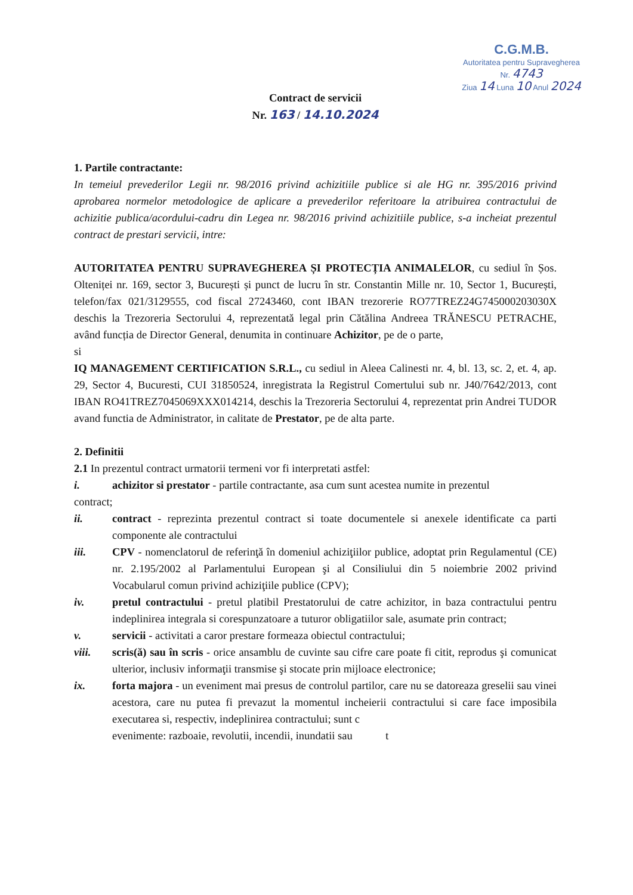C.G.M.B.
Autoritatea pentru Supravegherea
Nr. 4743
Ziua 14 Luna 10 Anul 2024
Contract de servicii
Nr. 163 / 14.10.2024
1. Partile contractante:
In temeiul prevederilor Legii nr. 98/2016 privind achizitiile publice si ale HG nr. 395/2016 privind aprobarea normelor metodologice de aplicare a prevederilor referitoare la atribuirea contractului de achizitie publica/acordului-cadru din Legea nr. 98/2016 privind achizitiile publice, s-a incheiat prezentul contract de prestari servicii, intre:
AUTORITATEA PENTRU SUPRAVEGHEREA ȘI PROTECȚIA ANIMALELOR, cu sediul în Șos. Olteniței nr. 169, sector 3, București și punct de lucru în str. Constantin Mille nr. 10, Sector 1, București, telefon/fax 021/3129555, cod fiscal 27243460, cont IBAN trezorerie RO77TREZ24G745000203030X deschis la Trezoreria Sectorului 4, reprezentată legal prin Cătălina Andreea TRĂNESCU PETRACHE, având funcția de Director General, denumita in continuare Achizitor, pe de o parte,
si
IQ MANAGEMENT CERTIFICATION S.R.L., cu sediul in Aleea Calinesti nr. 4, bl. 13, sc. 2, et. 4, ap. 29, Sector 4, Bucuresti, CUI 31850524, inregistrata la Registrul Comertului sub nr. J40/7642/2013, cont IBAN RO41TREZ7045069XXX014214, deschis la Trezoreria Sectorului 4, reprezentat prin Andrei TUDOR avand functia de Administrator, in calitate de Prestator, pe de alta parte.
2. Definitii
2.1 In prezentul contract urmatorii termeni vor fi interpretati astfel:
i. achizitor si prestator - partile contractante, asa cum sunt acestea numite in prezentul
contract;
ii. contract - reprezinta prezentul contract si toate documentele si anexele identificate ca parti componente ale contractului
iii. CPV - nomenclatorul de referinţă în domeniul achiziţiilor publice, adoptat prin Regulamentul (CE) nr. 2.195/2002 al Parlamentului European şi al Consiliului din 5 noiembrie 2002 privind Vocabularul comun privind achiziţiile publice (CPV);
iv. pretul contractului - pretul platibil Prestatorului de catre achizitor, in baza contractului pentru indeplinirea integrala si corespunzatoare a tuturor obligatiilor sale, asumate prin contract;
v. servicii - activitati a caror prestare formeaza obiectul contractului;
viii. scris(ă) sau în scris - orice ansamblu de cuvinte sau cifre care poate fi citit, reprodus şi comunicat ulterior, inclusiv informaţii transmise şi stocate prin mijloace electronice;
ix. forta majora - un eveniment mai presus de controlul partilor, care nu se datoreaza greselii sau vinei acestora, care nu putea fi prevazut la momentul incheierii contractului si care face imposibila executarea si, respectiv, indeplinirea contractului; sunt c
evenimente: razboaie, revolutii, incendii, inundatii sau t